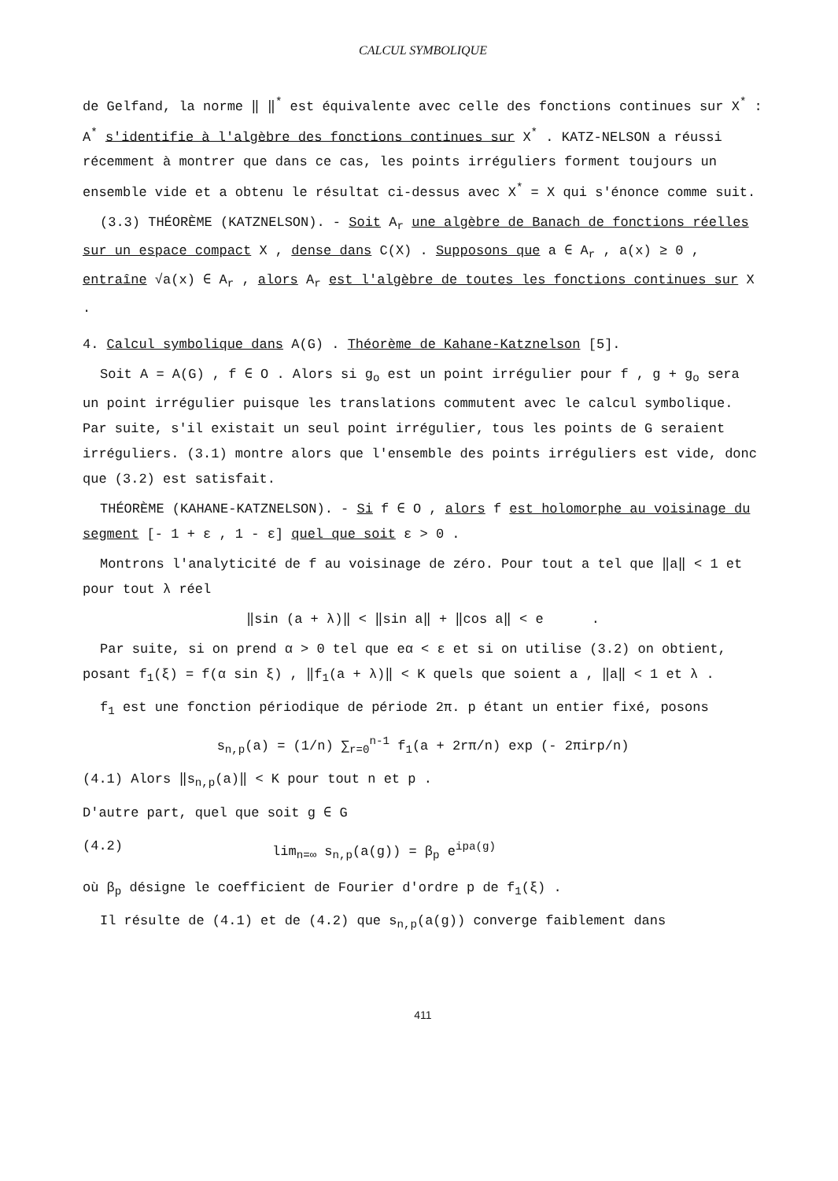CALCUL SYMBOLIQUE
de Gelfand, la norme ‖ ‖<sup>*</sup> est équivalente avec celle des fonctions continues sur X<sup>*</sup> : A<sup>*</sup> s'identifie à l'algèbre des fonctions continues sur X<sup>*</sup> . KATZ-NELSON a réussi récemment à montrer que dans ce cas, les points irréguliers forment toujours un ensemble vide et a obtenu le résultat ci-dessus avec X<sup>*</sup> = X qui s'énonce comme suit.
(3.3) THÉORÈME (KATZNELSON). - Soit A<sub>r</sub> une algèbre de Banach de fonctions réelles sur un espace compact X , dense dans C(X) . Supposons que a ∈ A<sub>r</sub> , a(x) ≥ 0 , entraîne √a(x) ∈ A<sub>r</sub> , alors A<sub>r</sub> est l'algèbre de toutes les fonctions continues sur X .
4. Calcul symbolique dans A(G) . Théorème de Kahane-Katznelson [5].
Soit A = A(G) , f ∈ O . Alors si g<sub>o</sub> est un point irrégulier pour f , g + g<sub>o</sub> sera un point irrégulier puisque les translations commutent avec le calcul symbolique. Par suite, s'il existait un seul point irrégulier, tous les points de G seraient irréguliers. (3.1) montre alors que l'ensemble des points irréguliers est vide, donc que (3.2) est satisfait.
THÉORÈME (KAHANE-KATZNELSON). - Si f ∈ O , alors f est holomorphe au voisinage du segment [- 1 + ε , 1 - ε] quel que soit ε > 0 .
Montrons l'analyticité de f au voisinage de zéro. Pour tout a tel que ‖a‖ < 1 et pour tout λ réel
‖sin (a + λ)‖ < ‖sin a‖ + ‖cos a‖ < e .
Par suite, si on prend α > 0 tel que eα < ε et si on utilise (3.2) on obtient, posant f<sub>1</sub>(ξ) = f(α sin ξ) , ‖f<sub>1</sub>(a + λ)‖ < K quels que soient a , ‖a‖ < 1 et λ .
f<sub>1</sub> est une fonction périodique de période 2π. p étant un entier fixé, posons
s<sub>n,p</sub>(a) = (1/n) ∑<sub>r=0</sub><sup>n-1</sup> f<sub>1</sub>(a + 2rπ/n) exp (- 2πirp/n)
(4.1) Alors ‖s<sub>n,p</sub>(a)‖ < K pour tout n et p .
D'autre part, quel que soit g ∈ G
(4.2) lim<sub>n=∞</sub> s<sub>n,p</sub>(a(g)) = β<sub>p</sub> e<sup>ipa(g)</sup>
où β<sub>p</sub> désigne le coefficient de Fourier d'ordre p de f<sub>1</sub>(ξ) .
Il résulte de (4.1) et de (4.2) que s<sub>n,p</sub>(a(g)) converge faiblement dans
411